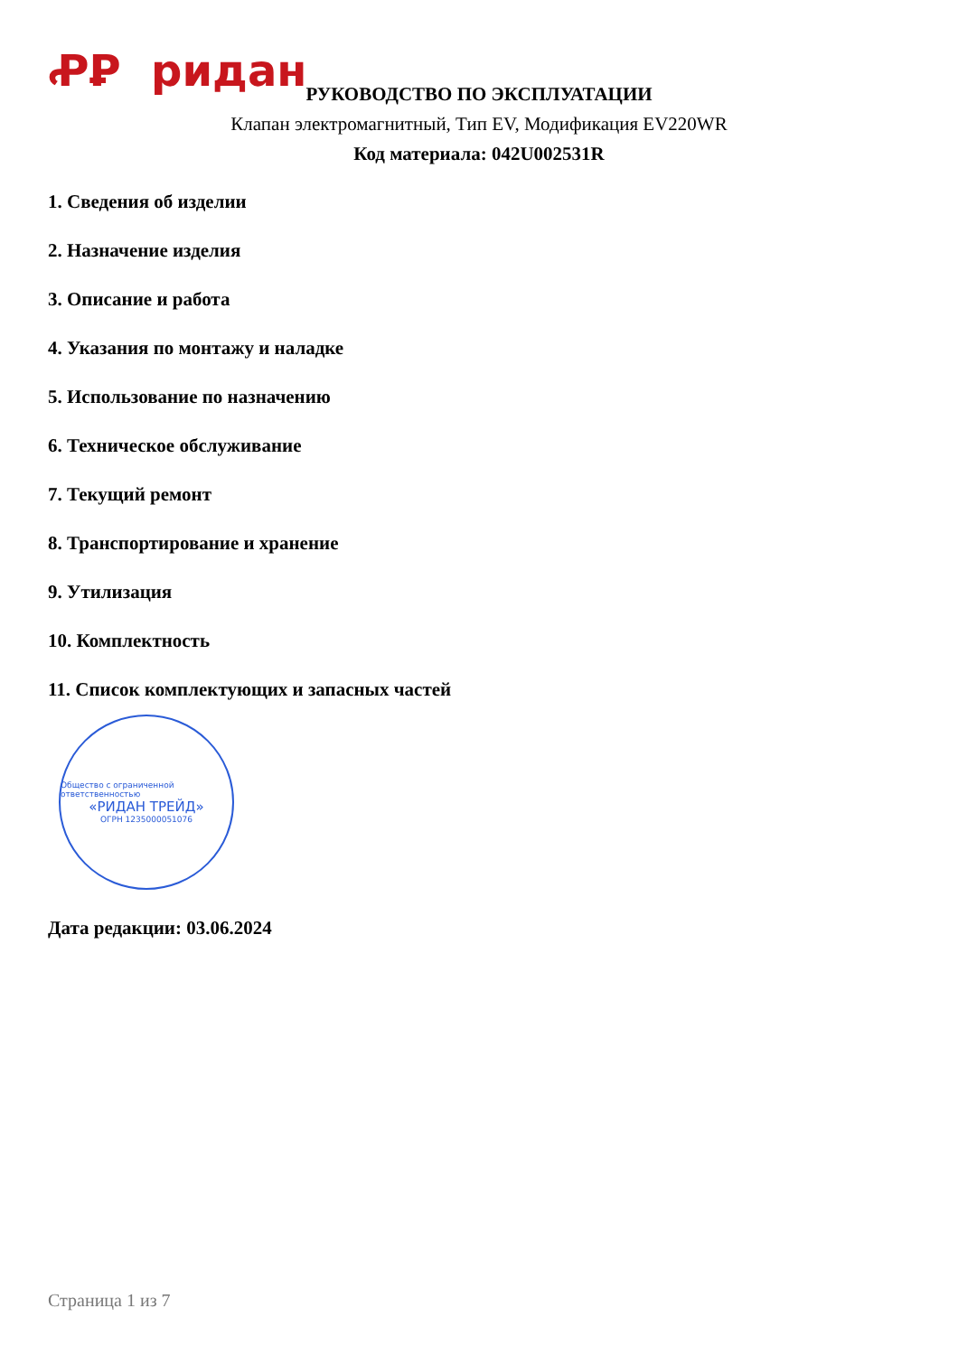ꝒꝐ ридан
РУКОВОДСТВО ПО ЭКСПЛУАТАЦИИ
Клапан электромагнитный, Тип EV, Модификация EV220WR
Код материала: 042U002531R
1. Сведения об изделии
2. Назначение изделия
3. Описание и работа
4. Указания по монтажу и наладке
5. Использование по назначению
6. Техническое обслуживание
7. Текущий ремонт
8. Транспортирование и хранение
9. Утилизация
10. Комплектность
11. Список комплектующих и запасных частей
Общество с ограниченной ответственностью
«РИДАН ТРЕЙД»
ОГРН 1235000051076
Дата редакции: 03.06.2024
Страница 1 из 7